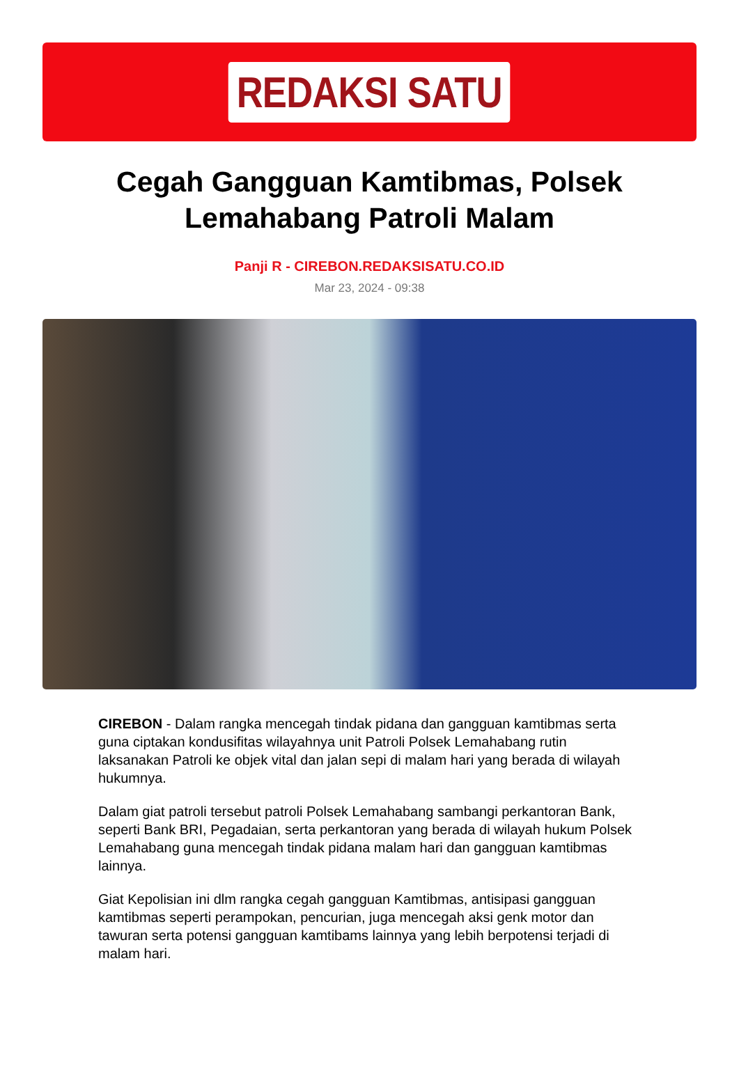REDAKSI SATU
Cegah Gangguan Kamtibmas, Polsek Lemahabang Patroli Malam
Panji R - CIREBON.REDAKSISATU.CO.ID
Mar 23, 2024 - 09:38
CIREBON - Dalam rangka mencegah tindak pidana dan gangguan kamtibmas serta guna ciptakan kondusifitas wilayahnya unit Patroli Polsek Lemahabang rutin laksanakan Patroli ke objek vital dan jalan sepi di malam hari yang berada di wilayah hukumnya.
Dalam giat patroli tersebut patroli Polsek Lemahabang sambangi perkantoran Bank, seperti Bank BRI, Pegadaian, serta perkantoran yang berada di wilayah hukum Polsek Lemahabang guna mencegah tindak pidana malam hari dan gangguan kamtibmas lainnya.
Giat Kepolisian ini dlm rangka cegah gangguan Kamtibmas, antisipasi gangguan kamtibmas seperti perampokan, pencurian, juga mencegah aksi genk motor dan tawuran serta potensi gangguan kamtibams lainnya yang lebih berpotensi terjadi di malam hari.